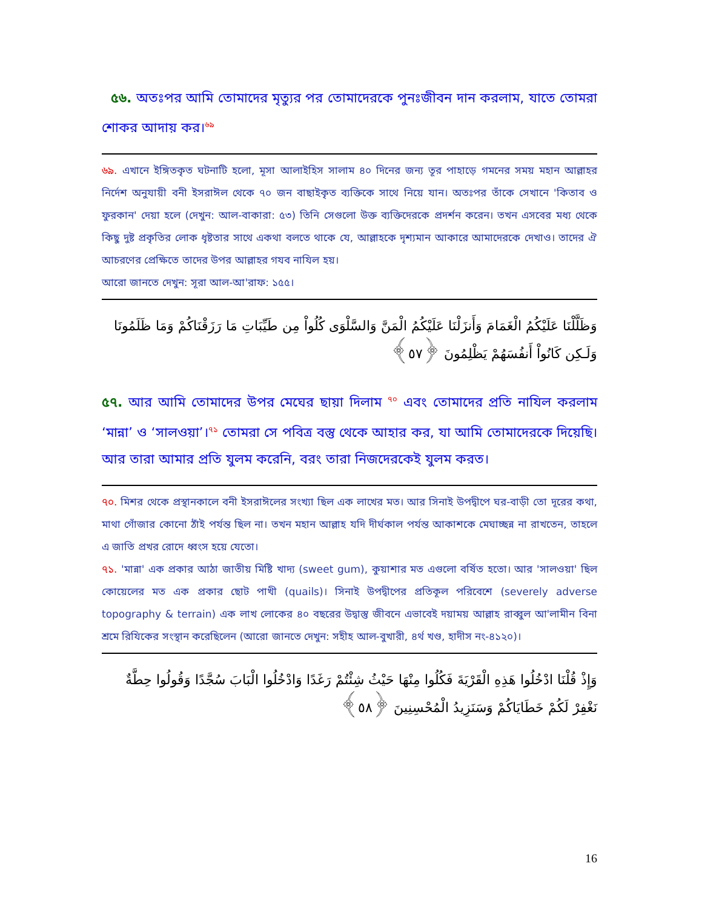৫৬. অতঃপর আমি তোমাদের মৃত্যুর পর তোমাদেরকে পুনঃজীবন দান করলাম, যাতে তোমরা শোকর আদায় কর।<sup>৬৯</sup>
৬৯. এখানে ইঙ্গিতকৃত ঘটনাটি হলো, মূসা আলাইহিস সালাম ৪০ দিনের জন্য তূর পাহাড়ে গমনের সময় মহান আল্লাহর নির্দেশ অনুযায়ী বনী ইসরাঈল থেকে ৭০ জন বাছাইকৃত ব্যক্তিকে সাথে নিয়ে যান। অতঃপর তাঁকে সেখানে 'কিতাব ও ফুরকান' দেয়া হলে (দেখুন: আল-বাকারা: ৫৩) তিনি সেগুলো উক্ত ব্যক্তিদেরকে প্রদর্শন করেন। তখন এসবের মধ্য থেকে কিছু দুষ্ট প্রকৃতির লোক ধৃষ্টতার সাথে একথা বলতে থাকে যে, আল্লাহকে দৃশ্যমান আকারে আমাদেরকে দেখাও। তাদের ঐ আচরণের প্রেক্ষিতে তাদের উপর আল্লাহর গযব নাযিল হয়।
আরো জানতে দেখুন: সূরা আল-আ'রাফ: ১৫৫।
وَظَلَّلْنَا عَلَيْكُمُ الْغَمَامَ وَأَنزَلْنَا عَلَيْكُمُ الْمَنَّ وَالسَّلْوَى كُلُواْ مِن طَيِّبَاتِ مَا رَزَقْنَاكُمْ وَمَا ظَلَمُونَا وَلَـكِن كَانُواْ أَنفُسَهُمْ يَظْلِمُونَ ﴿٥٧﴾
৫৭. আর আমি তোমাদের উপর মেঘের ছায়া দিলাম <sup>৭০</sup> এবং তোমাদের প্রতি নাযিল করলাম ‘মান্না’ ও ‘সালওয়া’।<sup>৭১</sup> তোমরা সে পবিত্র বস্তু থেকে আহার কর, যা আমি তোমাদেরকে দিয়েছি। আর তারা আমার প্রতি যুলম করেনি, বরং তারা নিজদেরকেই যুলম করত।
৭০. মিশর থেকে প্রস্থানকালে বনী ইসরাঈলের সংখ্যা ছিল এক লাখের মত। আর সিনাই উপদ্বীপে ঘর-বাড়ী তো দূরের কথা, মাথা গোঁজার কোনো ঠাঁই পর্যন্ত ছিল না। তখন মহান আল্লাহ যদি দীর্ঘকাল পর্যন্ত আকাশকে মেঘাচ্ছন্ন না রাখতেন, তাহলে এ জাতি প্রখর রোদে ধ্বংস হয়ে যেতো।
৭১. 'মান্না' এক প্রকার আঠা জাতীয় মিষ্টি খাদ্য (sweet gum), কুয়াশার মত এগুলো বর্ষিত হতো। আর 'সালওয়া' ছিল কোয়েলের মত এক প্রকার ছোট পাখী (quails)। সিনাই উপদ্বীপের প্রতিকূল পরিবেশে (severely adverse topography & terrain) এক লাখ লোকের ৪০ বছরের উদ্বাস্তু জীবনে এভাবেই দয়াময় আল্লাহ রাব্বুল আ'লামীন বিনা শ্রমে রিযিকের সংস্থান করেছিলেন (আরো জানতে দেখুন: সহীহ আল-বুখারী, ৪র্থ খণ্ড, হাদীস নং-৪১২০)।
وَإِذْ قُلْنَا ادْخُلُوا هَذِهِ الْقَرْيَةَ فَكُلُوا مِنْهَا حَيْثُ شِئْتُمْ رَغَدًا وَادْخُلُوا الْبَابَ سُجَّدًا وَقُولُوا حِطَّةٌ نَغْفِرْ لَكُمْ خَطَايَاكُمْ وَسَنَزِيدُ الْمُحْسِنِينَ ﴿٥٨﴾
16